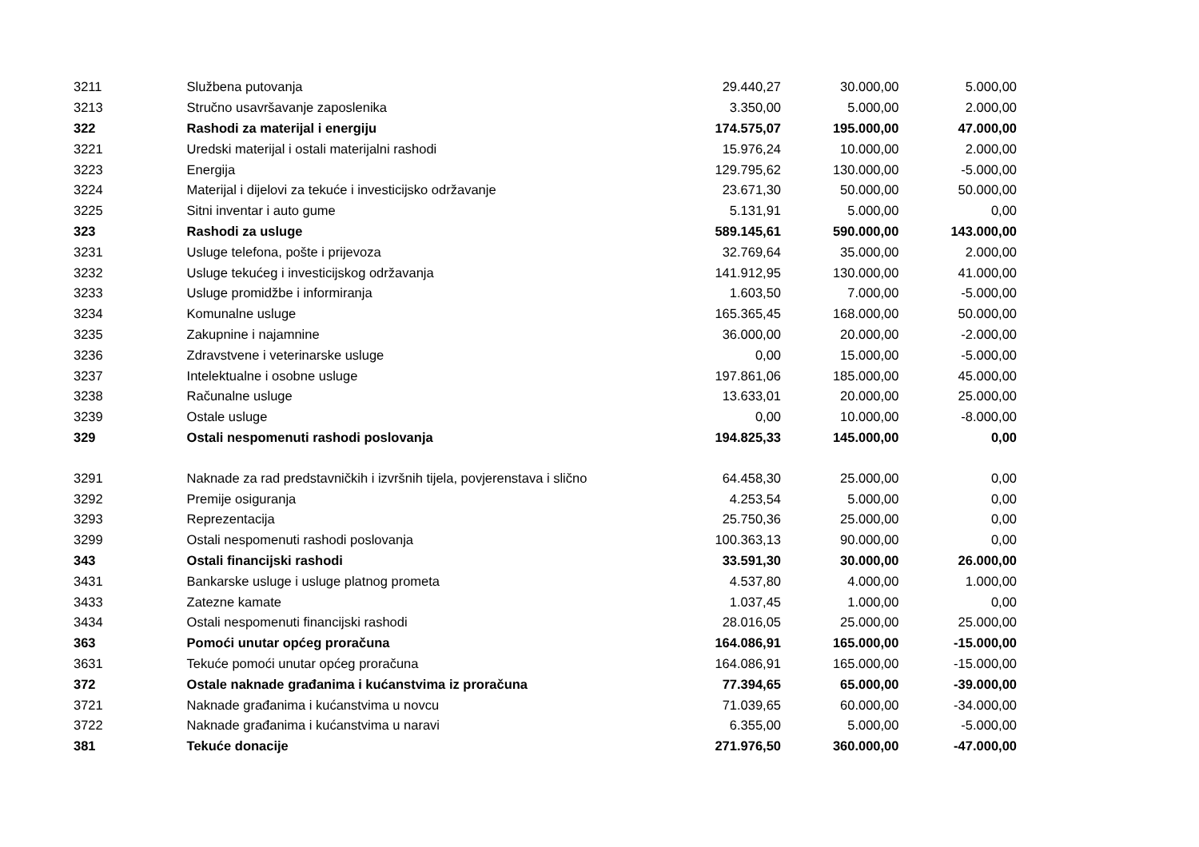| 3211 | Službena putovanja | 29.440,27 | 30.000,00 | 5.000,00 |
| 3213 | Stručno usavršavanje zaposlenika | 3.350,00 | 5.000,00 | 2.000,00 |
| 322 | Rashodi za materijal i energiju | 174.575,07 | 195.000,00 | 47.000,00 |
| 3221 | Uredski materijal i ostali materijalni rashodi | 15.976,24 | 10.000,00 | 2.000,00 |
| 3223 | Energija | 129.795,62 | 130.000,00 | -5.000,00 |
| 3224 | Materijal i dijelovi za tekuće i investicijsko održavanje | 23.671,30 | 50.000,00 | 50.000,00 |
| 3225 | Sitni inventar i auto gume | 5.131,91 | 5.000,00 | 0,00 |
| 323 | Rashodi za usluge | 589.145,61 | 590.000,00 | 143.000,00 |
| 3231 | Usluge telefona, pošte i prijevoza | 32.769,64 | 35.000,00 | 2.000,00 |
| 3232 | Usluge tekućeg i investicijskog održavanja | 141.912,95 | 130.000,00 | 41.000,00 |
| 3233 | Usluge promidžbe i informiranja | 1.603,50 | 7.000,00 | -5.000,00 |
| 3234 | Komunalne usluge | 165.365,45 | 168.000,00 | 50.000,00 |
| 3235 | Zakupnine i najamnine | 36.000,00 | 20.000,00 | -2.000,00 |
| 3236 | Zdravstvene i veterinarske usluge | 0,00 | 15.000,00 | -5.000,00 |
| 3237 | Intelektualne i osobne usluge | 197.861,06 | 185.000,00 | 45.000,00 |
| 3238 | Računalne usluge | 13.633,01 | 20.000,00 | 25.000,00 |
| 3239 | Ostale usluge | 0,00 | 10.000,00 | -8.000,00 |
| 329 | Ostali nespomenuti rashodi poslovanja | 194.825,33 | 145.000,00 | 0,00 |
| 3291 | Naknade za rad predstavničkih i izvršnih tijela, povjerenstava i slično | 64.458,30 | 25.000,00 | 0,00 |
| 3292 | Premije osiguranja | 4.253,54 | 5.000,00 | 0,00 |
| 3293 | Reprezentacija | 25.750,36 | 25.000,00 | 0,00 |
| 3299 | Ostali nespomenuti rashodi poslovanja | 100.363,13 | 90.000,00 | 0,00 |
| 343 | Ostali financijski rashodi | 33.591,30 | 30.000,00 | 26.000,00 |
| 3431 | Bankarske usluge i usluge platnog prometa | 4.537,80 | 4.000,00 | 1.000,00 |
| 3433 | Zatezne kamate | 1.037,45 | 1.000,00 | 0,00 |
| 3434 | Ostali nespomenuti financijski rashodi | 28.016,05 | 25.000,00 | 25.000,00 |
| 363 | Pomoći unutar općeg proračuna | 164.086,91 | 165.000,00 | -15.000,00 |
| 3631 | Tekuće pomoći unutar općeg proračuna | 164.086,91 | 165.000,00 | -15.000,00 |
| 372 | Ostale naknade građanima i kućanstvima iz proračuna | 77.394,65 | 65.000,00 | -39.000,00 |
| 3721 | Naknade građanima i kućanstvima u novcu | 71.039,65 | 60.000,00 | -34.000,00 |
| 3722 | Naknade građanima i kućanstvima u naravi | 6.355,00 | 5.000,00 | -5.000,00 |
| 381 | Tekuće donacije | 271.976,50 | 360.000,00 | -47.000,00 |